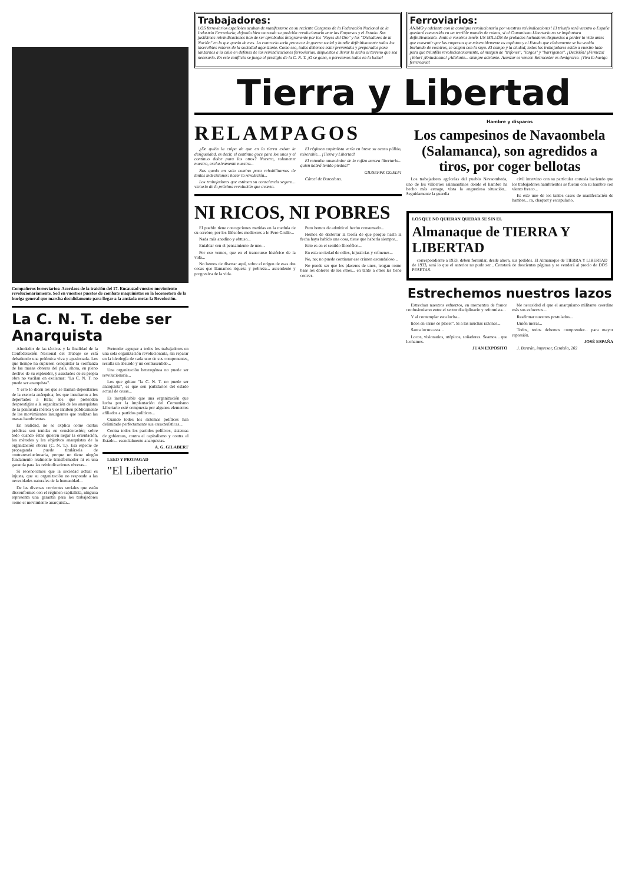Compañeros ferroviarios: Acordaos de la traición del 17. Encauzad vuestro movimiento revolucionariamente. Sed en vuestros puestos de combate maquinistas en la locomotora de la huelga general que marcha decididamente para llegar a la ansiada meta: la Revolución.
La C. N. T. debe ser Anarquista
Alrededor de las tácticas y la finalidad de la Confederación Nacional del Trabajo se está debatiendo una polémica viva y apasionada. Los que tiempo ha supieron conquistar la confianza de las masas obreras del país, ahora, en pleno declive de su esplendor, y asustados de su propia obra no vacilan en exclamar: "La C. N. T. no puede ser anarquista".
Y esto lo dicen los que se llaman depositarios de la esencia anárquica; los que insultaron a los deportados a Bata; los que pretenden desprestigiar a la organización de los anarquistas de la península ibérica y se inhiben públicamente de los movimientos insurgentes que realizan las masas hambrientas.
En realidad, no se explica como ciertas prédicas son tenidas en consideración; sobre todo cuando éstas quieren negar la orientación, los métodos y los objetivos anarquistas de la organización obrera (C. N. T.). Esa especie de propaganda puede titulársela de contrarevolucionaria, porque no tiene ningún fundamento realmente transformador ni es una garantía para las reivindicaciones obreras...
Si reconocemos que la sociedad actual es injusta, que su organización no responde a las necesidades naturales de la humanidad...
De las diversas corrientes sociales que están disconformes con el régimen capitalista, ninguna representa una garantía para los trabajadores como el movimiento anarquista...
Pretender agrupar a todos los trabajadores en una sola organización revolucionaria, sin reparar en la ideología de cada uno de sus componentes, resulta un absurdo y un contrasentido...
Una organización heterogénea no puede ser revolucionaria...
Los que gritan: "la C. N. T. no puede ser anarquista", es que son partidarios del estado actual de cosas...
Es inexplicable que una organización que lucha por la implantación del Comunismo Libertario esté compuesta por algunos elementos afiliados a partidos políticos...
Cuando todos los sistemas políticos han delimitado perfectamente sus características...
Contra todos los partidos políticos, sistemas de gobiernos, contra el capitalismo y contra el Estado... esencialmente anarquistas.
A. G. GILABERT
LEED Y PROPAGAD
"El Libertario"
Trabajadores:
LOS ferroviarios españoles acaban de manifestarse en su reciente Congreso de la Federación Nacional de la Industria Ferroviaria, dejando bien marcada su posición revolucionaria ante las Empresas y el Estado. Sus justísimas reivindicaciones han de ser aprobadas íntegramente por los "Reyes del Oro" y los "Dictadores de la Nación" en lo que queda de mes. Lo contrario sería provocar la guerra social y hundir definitivamente todos los inservibles valores de la sociedad agonizante. Como sea, todos debemos estar prevenidos y preparados para lanzarnos a la calle en defensa de las reivindicaciones ferroviarias, dispuestos a llevar la lucha al terreno que sea necesario. En este conflicto se juega el prestigio de la C. N. T. ¡O se gana, o perecemos todos en la lucha!
Ferroviarios:
ÁNIMO y adelante con la consigna revolucionaria por vuestras reivindicaciones! El triunfo será vuestro o España quedará convertida en un terrible montón de ruinas, si el Comunismo Libertario no se implantara definitivamente. Junto a vosotros tenéis UN MILLÓN de probados luchadores dispuestos a perder la vida antes que consentir que las empresas que miserablemente os explotan y el Estado que cínicamente se ha venido burlando de vosotros, se salgan con la suya. El campo y la ciudad, todos los trabajadores están a vuestro lado para que triunféis revolucionariamente, al margen de "trifones", "largos" y "barrigones". ¡Decisión! ¡Firmeza! ¡Valor! ¡Entusiasmo! ¡Adelante... siempre adelante. Avanzar es vencer. Retroceder es denigrarse. ¡Viva la huelga ferroviaria!
Tierra y Libertad
RELAMPAGOS
¿De quién la culpa de que en la tierra exista la desigualdad, es decir, el continuo goce para los unos y el continuo dolor para los otros? Nuestra, solamente nuestra, exclusivamente nuestra...
Nos queda un solo camino para rehabilitarnos de tantas indecisiones: hacer la revolución...
Los trabajadores que estiman su consciencia segura... victoria de la próxima revolución que avanza.
El régimen capitalista vería en breve su ocaso pálido, miserable... ¡Tierra y Libertad!
El retumbo anunciador de la rojiza aurora libertaria... quien habrá tenido piedad!"
GIUSEPPE GUELFI
Cárcel de Barcelona.
NI RICOS, NI POBRES
El pueblo tiene concepciones metidas en la medula de su cerebro, por los filósofos mediocres a lo Pero Grullo...
Nada más anodino y obtuso...
Entablar con el pensamiento de uno...
Por eso vemos, que en el transcurso histórico de la vida...
No hemos de disertar aquí, sobre el origen de esas dos cosas que llamamos riqueza y pobreza... ascendente y progresiva de la vida.
Pero hemos de admitir el hecho consumado...
Hemos de desterrar la teoría de que porque hasta la fecha haya habido una cosa, tiene que haberla siempre...
Esto es en el sentido filosófico...
En esta sociedad de odios, injusticias y crímenes...
No, no; no puede continuar ese crimen escandaloso...
No puede ser que los placeres de unos, tengan como base los dolores de los otros... en tanto a otros les tiene conver-
Hambre y disparos
Los campesinos de Navaombela (Salamanca), son agredidos a tiros, por coger bellotas
Los trabajadores agrícolas del pueblo Navaombeda, uno de los villorrios salamantinos donde el hambre ha hecho más estrago, vista la angustiosa situación... Seguidamente la guardia
civil intervino con su particular cortesía haciendo que los trabajadores hambrientos se fueran con su hambre con viento fresco...
Es este uno de los tantos casos de manifestación de hambre... ra, chaquet y escapulario.
LOS QUE NO QUIERAN QUEDAR SE SIN EL
Almanaque de TIERRA Y LIBERTAD
correspondiente a 1933, deben formular, desde ahora, sus pedidos. El Almanaque de TIERRA Y LIBERTAD de 1933, será lo que el anterior no pudo ser... Constará de doscientas páginas y se venderá al precio de DOS PESETAS.
Estrechemos nuestros lazos
Estrechan nuestros esfuerzos, en momentos de franco confusionismo entre el sector disciplinario y reformista...
Y al contemplar esta lucha...
tidos en carne de placer". Si a las muchas razones...
Santa locura esta...
Locos, visionarios, utópicos, soñadores. Seamos... que luchamos.
JUAN EXPOSITO
ble necesidad el que el anarquismo militante coordine más sus esfuerzos...
Reafirmar nuestros postulados...
Unión moral...
Todos, todos debemos comprender... para mayor represión.
JOSÉ ESPAÑA
J. Bertrán, impresor, Cerdeña, 202